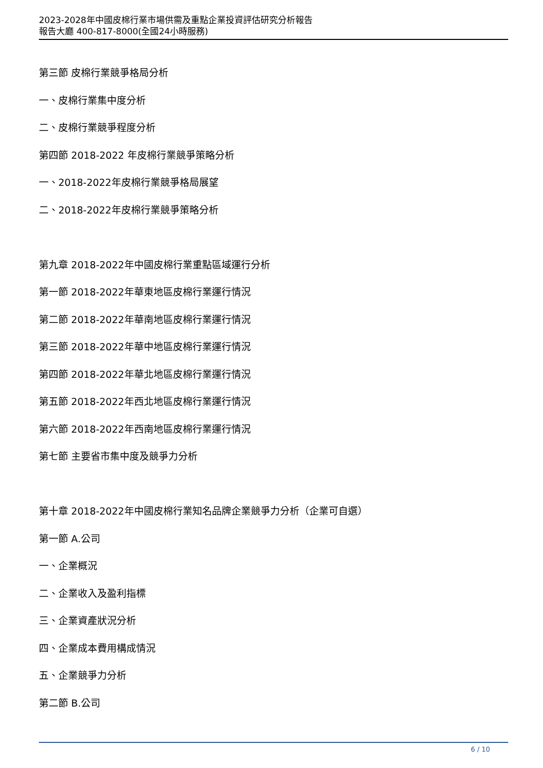2023-2028年中國皮棉行業市場供需及重點企業投資評估研究分析報告
報告大廳 400-817-8000(全國24小時服務)
第三節 皮棉行業競爭格局分析
一、皮棉行業集中度分析
二、皮棉行業競爭程度分析
第四節 2018-2022 年皮棉行業競爭策略分析
一、2018-2022年皮棉行業競爭格局展望
二、2018-2022年皮棉行業競爭策略分析
第九章 2018-2022年中國皮棉行業重點區域運行分析
第一節 2018-2022年華東地區皮棉行業運行情況
第二節 2018-2022年華南地區皮棉行業運行情況
第三節 2018-2022年華中地區皮棉行業運行情況
第四節 2018-2022年華北地區皮棉行業運行情況
第五節 2018-2022年西北地區皮棉行業運行情況
第六節 2018-2022年西南地區皮棉行業運行情況
第七節 主要省市集中度及競爭力分析
第十章 2018-2022年中國皮棉行業知名品牌企業競爭力分析（企業可自選）
第一節 A.公司
一、企業概況
二、企業收入及盈利指標
三、企業資產狀況分析
四、企業成本費用構成情況
五、企業競爭力分析
第二節 B.公司
6 / 10